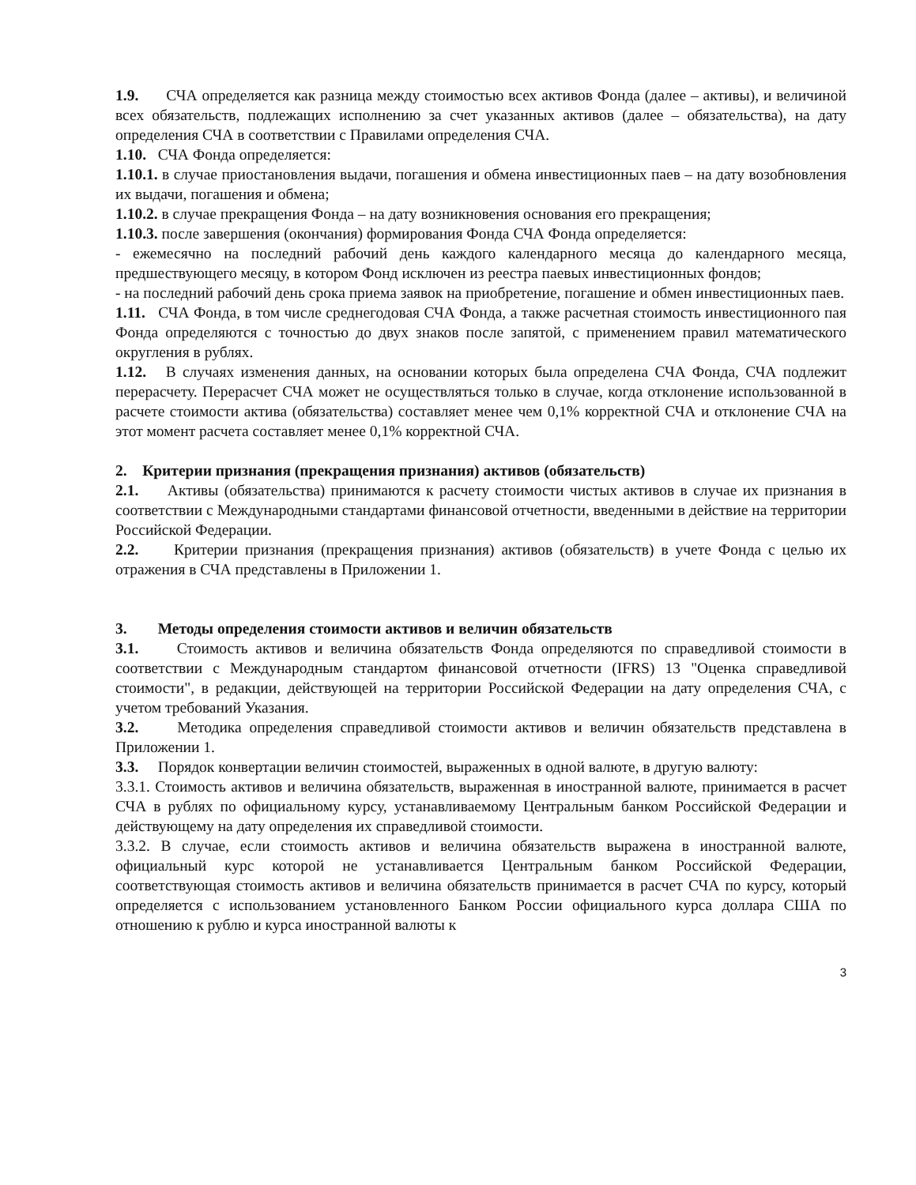1.9. СЧА определяется как разница между стоимостью всех активов Фонда (далее – активы), и величиной всех обязательств, подлежащих исполнению за счет указанных активов (далее – обязательства), на дату определения СЧА в соответствии с Правилами определения СЧА.
1.10. СЧА Фонда определяется:
1.10.1. в случае приостановления выдачи, погашения и обмена инвестиционных паев – на дату возобновления их выдачи, погашения и обмена;
1.10.2. в случае прекращения Фонда – на дату возникновения основания его прекращения;
1.10.3. после завершения (окончания) формирования Фонда СЧА Фонда определяется:
- ежемесячно на последний рабочий день каждого календарного месяца до календарного месяца, предшествующего месяцу, в котором Фонд исключен из реестра паевых инвестиционных фондов;
- на последний рабочий день срока приема заявок на приобретение, погашение и обмен инвестиционных паев.
1.11. СЧА Фонда, в том числе среднегодовая СЧА Фонда, а также расчетная стоимость инвестиционного пая Фонда определяются с точностью до двух знаков после запятой, с применением правил математического округления в рублях.
1.12. В случаях изменения данных, на основании которых была определена СЧА Фонда, СЧА подлежит перерасчету. Перерасчет СЧА может не осуществляться только в случае, когда отклонение использованной в расчете стоимости актива (обязательства) составляет менее чем 0,1% корректной СЧА и отклонение СЧА на этот момент расчета составляет менее 0,1% корректной СЧА.
2. Критерии признания (прекращения признания) активов (обязательств)
2.1. Активы (обязательства) принимаются к расчету стоимости чистых активов в случае их признания в соответствии с Международными стандартами финансовой отчетности, введенными в действие на территории Российской Федерации.
2.2. Критерии признания (прекращения признания) активов (обязательств) в учете Фонда с целью их отражения в СЧА представлены в Приложении 1.
3. Методы определения стоимости активов и величин обязательств
3.1. Стоимость активов и величина обязательств Фонда определяются по справедливой стоимости в соответствии с Международным стандартом финансовой отчетности (IFRS) 13 "Оценка справедливой стоимости", в редакции, действующей на территории Российской Федерации на дату определения СЧА, с учетом требований Указания.
3.2. Методика определения справедливой стоимости активов и величин обязательств представлена в Приложении 1.
3.3. Порядок конвертации величин стоимостей, выраженных в одной валюте, в другую валюту:
3.3.1. Стоимость активов и величина обязательств, выраженная в иностранной валюте, принимается в расчет СЧА в рублях по официальному курсу, устанавливаемому Центральным банком Российской Федерации и действующему на дату определения их справедливой стоимости.
3.3.2. В случае, если стоимость активов и величина обязательств выражена в иностранной валюте, официальный курс которой не устанавливается Центральным банком Российской Федерации, соответствующая стоимость активов и величина обязательств принимается в расчет СЧА по курсу, который определяется с использованием установленного Банком России официального курса доллара США по отношению к рублю и курса иностранной валюты к
3